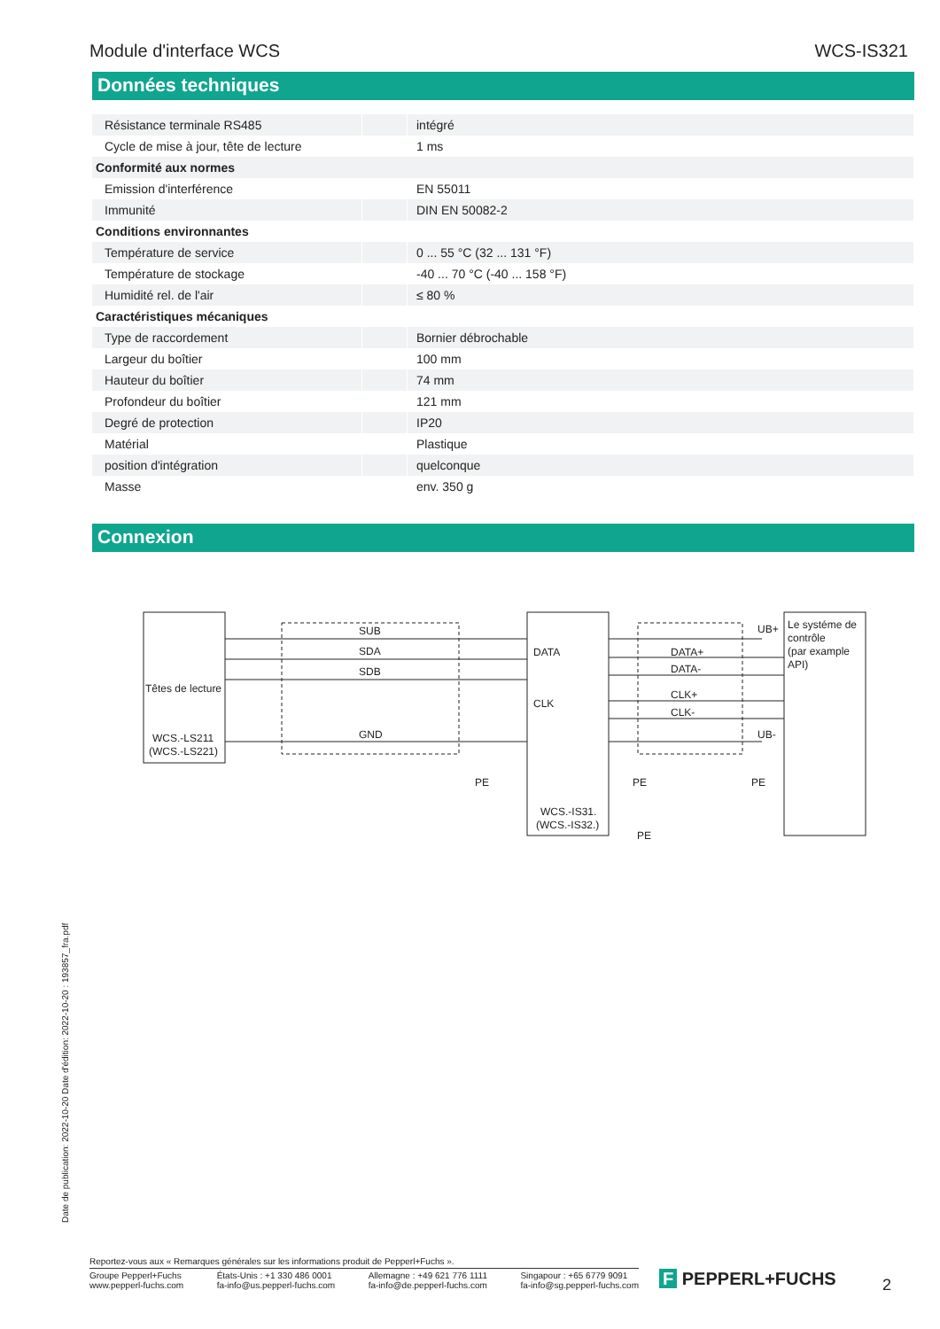Module d'interface WCS WCS-IS321
Données techniques
| Résistance terminale RS485 | | intégré |
| Cycle de mise à jour, tête de lecture | | 1 ms |
| Conformité aux normes | | |
| Emission d'interférence | | EN 55011 |
| Immunité | | DIN EN 50082-2 |
| Conditions environnantes | | |
| Température de service | | 0 ... 55 °C (32 ... 131 °F) |
| Température de stockage | | -40 ... 70 °C (-40 ... 158 °F) |
| Humidité rel. de l'air | | ≤ 80 % |
| Caractéristiques mécaniques | | |
| Type de raccordement | | Bornier débrochable |
| Largeur du boîtier | | 100 mm |
| Hauteur du boîtier | | 74 mm |
| Profondeur du boîtier | | 121 mm |
| Degré de protection | | IP20 |
| Matérial | | Plastique |
| position d'intégration | | quelconque |
| Masse | | env. 350 g |
Connexion
SUB
SDA
SDB
GND
Têtes de lecture
WCS.-LS211
(WCS.-LS221)
DATA
CLK
DATA+
DATA-
CLK+
CLK-
UB+
UB-
PE
PE
PE
PE
WCS.-IS31.
(WCS.-IS32.)
Le systéme de
contrôle
(par example
API)
Date de publication: 2022-10-20 Date d'édition: 2022-10-20 : 193857_fra.pdf
Reportez-vous aux « Remarques générales sur les informations produit de Pepperl+Fuchs ».
Groupe Pepperl+Fuchs
www.pepperl-fuchs.com États-Unis : +1 330 486 0001
fa-info@us.pepperl-fuchs.com Allemagne : +49 621 776 1111
fa-info@de.pepperl-fuchs.com Singapour : +65 6779 9091
fa-info@sg.pepperl-fuchs.com
F PEPPERL+FUCHS 2